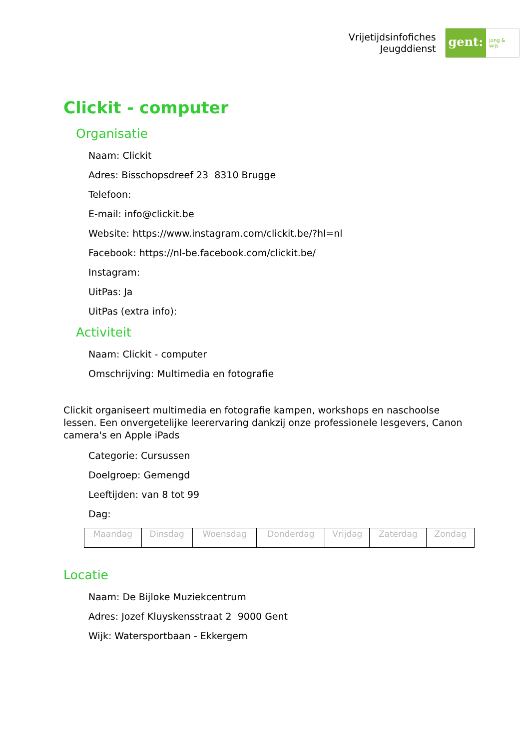Vrijetijdsinfofiches
Jeugddienst
gent:
jong & wijs
Clickit - computer
Organisatie
Naam: Clickit
Adres: Bisschopsdreef 23 8310 Brugge
Telefoon:
E-mail: info@clickit.be
Website: https://www.instagram.com/clickit.be/?hl=nl
Facebook: https://nl-be.facebook.com/clickit.be/
Instagram:
UitPas: Ja
UitPas (extra info):
Activiteit
Naam: Clickit - computer
Omschrijving: Multimedia en fotografie
Clickit organiseert multimedia en fotografie kampen, workshops en naschoolse lessen. Een onvergetelijke leerervaring dankzij onze professionele lesgevers, Canon camera's en Apple iPads
Categorie: Cursussen
Doelgroep: Gemengd
Leeftijden: van 8 tot 99
Dag:
| Maandag | Dinsdag | Woensdag | Donderdag | Vrijdag | Zaterdag | Zondag |
Locatie
Naam: De Bijloke Muziekcentrum
Adres: Jozef Kluyskensstraat 2 9000 Gent
Wijk: Watersportbaan - Ekkergem